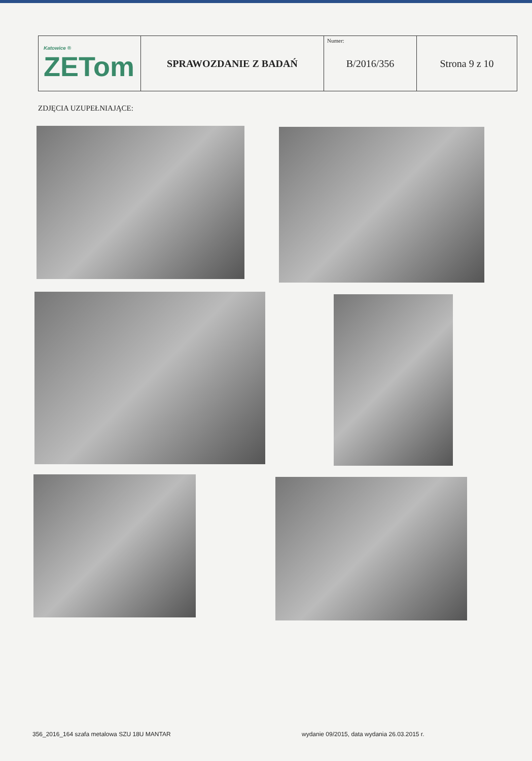| Katowice ® ZETom | SPRAWOZDANIE Z BADAŃ | Numer: B/2016/356 | Strona 9 z 10 |
ZDJĘCIA UZUPEŁNIAJĄCE:
356_2016_164 szafa metalowa SZU 18U MANTAR
wydanie 09/2015, data wydania 26.03.2015 r.